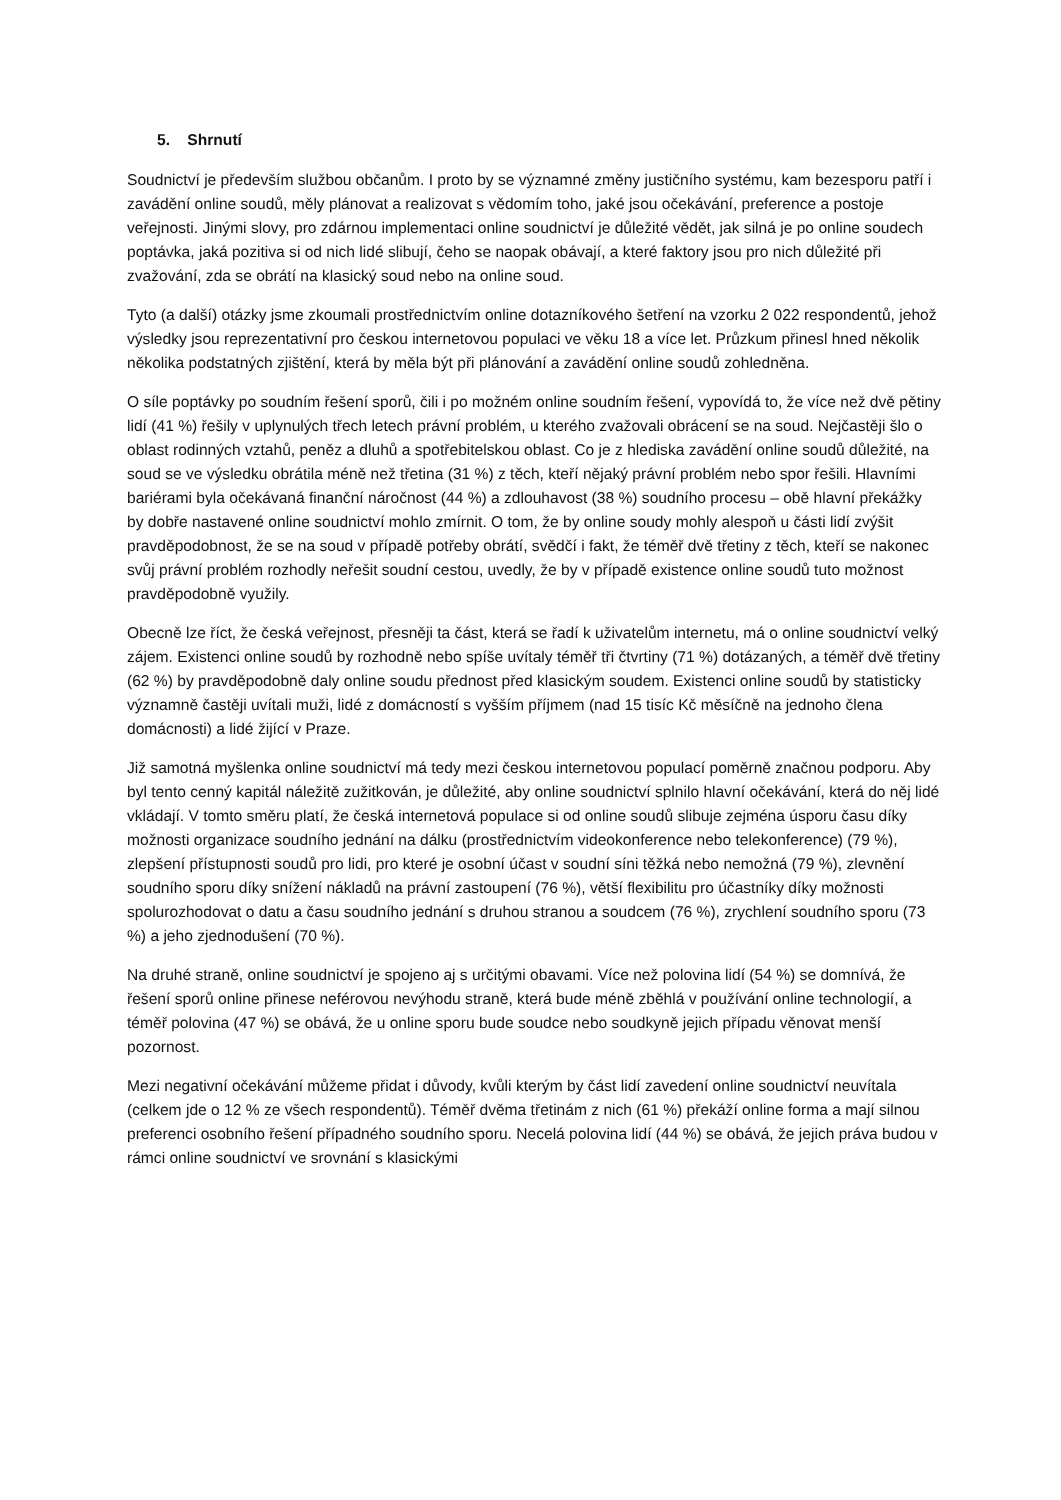5. Shrnutí
Soudnictví je především službou občanům. I proto by se významné změny justičního systému, kam bezesporu patří i zavádění online soudů, měly plánovat a realizovat s vědomím toho, jaké jsou očekávání, preference a postoje veřejnosti. Jinými slovy, pro zdárnou implementaci online soudnictví je důležité vědět, jak silná je po online soudech poptávka, jaká pozitiva si od nich lidé slibují, čeho se naopak obávají, a které faktory jsou pro nich důležité při zvažování, zda se obrátí na klasický soud nebo na online soud.
Tyto (a další) otázky jsme zkoumali prostřednictvím online dotazníkového šetření na vzorku 2 022 respondentů, jehož výsledky jsou reprezentativní pro českou internetovou populaci ve věku 18 a více let. Průzkum přinesl hned několik několika podstatných zjištění, která by měla být při plánování a zavádění online soudů zohledněna.
O síle poptávky po soudním řešení sporů, čili i po možném online soudním řešení, vypovídá to, že více než dvě pětiny lidí (41 %) řešily v uplynulých třech letech právní problém, u kterého zvažovali obrácení se na soud. Nejčastěji šlo o oblast rodinných vztahů, peněz a dluhů a spotřebitelskou oblast. Co je z hlediska zavádění online soudů důležité, na soud se ve výsledku obrátila méně než třetina (31 %) z těch, kteří nějaký právní problém nebo spor řešili. Hlavními bariérami byla očekávaná finanční náročnost (44 %) a zdlouhavost (38 %) soudního procesu – obě hlavní překážky by dobře nastavené online soudnictví mohlo zmírnit. O tom, že by online soudy mohly alespoň u části lidí zvýšit pravděpodobnost, že se na soud v případě potřeby obrátí, svědčí i fakt, že téměř dvě třetiny z těch, kteří se nakonec svůj právní problém rozhodly neřešit soudní cestou, uvedly, že by v případě existence online soudů tuto možnost pravděpodobně využily.
Obecně lze říct, že česká veřejnost, přesněji ta část, která se řadí k uživatelům internetu, má o online soudnictví velký zájem. Existenci online soudů by rozhodně nebo spíše uvítaly téměř tři čtvrtiny (71 %) dotázaných, a téměř dvě třetiny (62 %) by pravděpodobně daly online soudu přednost před klasickým soudem. Existenci online soudů by statisticky významně častěji uvítali muži, lidé z domácností s vyšším příjmem (nad 15 tisíc Kč měsíčně na jednoho člena domácnosti) a lidé žijící v Praze.
Již samotná myšlenka online soudnictví má tedy mezi českou internetovou populací poměrně značnou podporu. Aby byl tento cenný kapitál náležitě zužitkován, je důležité, aby online soudnictví splnilo hlavní očekávání, která do něj lidé vkládají. V tomto směru platí, že česká internetová populace si od online soudů slibuje zejména úsporu času díky možnosti organizace soudního jednání na dálku (prostřednictvím videokonference nebo telekonference) (79 %), zlepšení přístupnosti soudů pro lidi, pro které je osobní účast v soudní síni těžká nebo nemožná (79 %), zlevnění soudního sporu díky snížení nákladů na právní zastoupení (76 %), větší flexibilitu pro účastníky díky možnosti spolurozhodovat o datu a času soudního jednání s druhou stranou a soudcem (76 %), zrychlení soudního sporu (73 %) a jeho zjednodušení (70 %).
Na druhé straně, online soudnictví je spojeno aj s určitými obavami. Více než polovina lidí (54 %) se domnívá, že řešení sporů online přinese neférovou nevýhodu straně, která bude méně zběhlá v používání online technologií, a téměř polovina (47 %) se obává, že u online sporu bude soudce nebo soudkyně jejich případu věnovat menší pozornost.
Mezi negativní očekávání můžeme přidat i důvody, kvůli kterým by část lidí zavedení online soudnictví neuvítala (celkem jde o 12 % ze všech respondentů). Téměř dvěma třetinám z nich (61 %) překáží online forma a mají silnou preferenci osobního řešení případného soudního sporu. Necelá polovina lidí (44 %) se obává, že jejich práva budou v rámci online soudnictví ve srovnání s klasickými